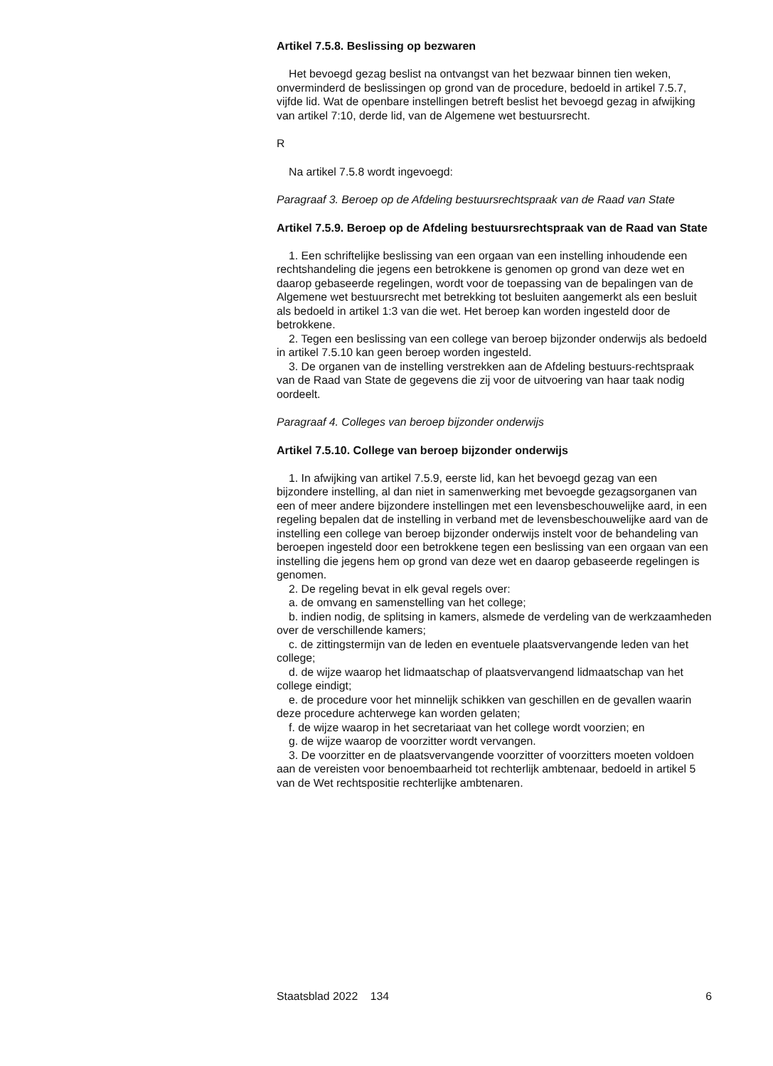Artikel 7.5.8. Beslissing op bezwaren
Het bevoegd gezag beslist na ontvangst van het bezwaar binnen tien weken, onverminderd de beslissingen op grond van de procedure, bedoeld in artikel 7.5.7, vijfde lid. Wat de openbare instellingen betreft beslist het bevoegd gezag in afwijking van artikel 7:10, derde lid, van de Algemene wet bestuursrecht.
R
Na artikel 7.5.8 wordt ingevoegd:
Paragraaf 3. Beroep op de Afdeling bestuursrechtspraak van de Raad van State
Artikel 7.5.9. Beroep op de Afdeling bestuursrechtspraak van de Raad van State
1. Een schriftelijke beslissing van een orgaan van een instelling inhoudende een rechtshandeling die jegens een betrokkene is genomen op grond van deze wet en daarop gebaseerde regelingen, wordt voor de toepassing van de bepalingen van de Algemene wet bestuursrecht met betrekking tot besluiten aangemerkt als een besluit als bedoeld in artikel 1:3 van die wet. Het beroep kan worden ingesteld door de betrokkene.
2. Tegen een beslissing van een college van beroep bijzonder onderwijs als bedoeld in artikel 7.5.10 kan geen beroep worden ingesteld.
3. De organen van de instelling verstrekken aan de Afdeling bestuurs-rechtspraak van de Raad van State de gegevens die zij voor de uitvoering van haar taak nodig oordeelt.
Paragraaf 4. Colleges van beroep bijzonder onderwijs
Artikel 7.5.10. College van beroep bijzonder onderwijs
1. In afwijking van artikel 7.5.9, eerste lid, kan het bevoegd gezag van een bijzondere instelling, al dan niet in samenwerking met bevoegde gezagsorganen van een of meer andere bijzondere instellingen met een levensbeschouwelijke aard, in een regeling bepalen dat de instelling in verband met de levensbeschouwelijke aard van de instelling een college van beroep bijzonder onderwijs instelt voor de behandeling van beroepen ingesteld door een betrokkene tegen een beslissing van een orgaan van een instelling die jegens hem op grond van deze wet en daarop gebaseerde regelingen is genomen.
2. De regeling bevat in elk geval regels over:
a. de omvang en samenstelling van het college;
b. indien nodig, de splitsing in kamers, alsmede de verdeling van de werkzaamheden over de verschillende kamers;
c. de zittingstermijn van de leden en eventuele plaatsvervangende leden van het college;
d. de wijze waarop het lidmaatschap of plaatsvervangend lidmaatschap van het college eindigt;
e. de procedure voor het minnelijk schikken van geschillen en de gevallen waarin deze procedure achterwege kan worden gelaten;
f. de wijze waarop in het secretariaat van het college wordt voorzien; en
g. de wijze waarop de voorzitter wordt vervangen.
3. De voorzitter en de plaatsvervangende voorzitter of voorzitters moeten voldoen aan de vereisten voor benoembaarheid tot rechterlijk ambtenaar, bedoeld in artikel 5 van de Wet rechtspositie rechterlijke ambtenaren.
Staatsblad 2022 134 6